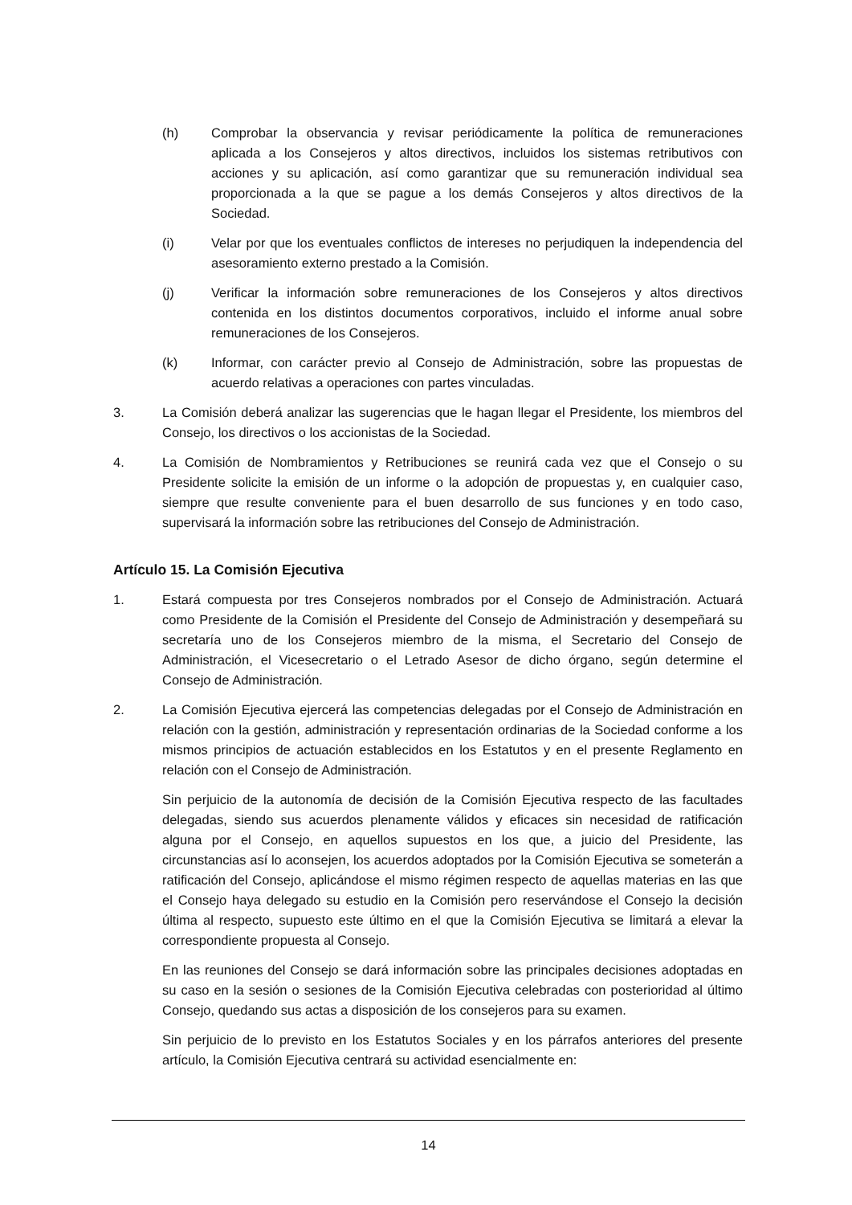(h) Comprobar la observancia y revisar periódicamente la política de remuneraciones aplicada a los Consejeros y altos directivos, incluidos los sistemas retributivos con acciones y su aplicación, así como garantizar que su remuneración individual sea proporcionada a la que se pague a los demás Consejeros y altos directivos de la Sociedad.
(i) Velar por que los eventuales conflictos de intereses no perjudiquen la independencia del asesoramiento externo prestado a la Comisión.
(j) Verificar la información sobre remuneraciones de los Consejeros y altos directivos contenida en los distintos documentos corporativos, incluido el informe anual sobre remuneraciones de los Consejeros.
(k) Informar, con carácter previo al Consejo de Administración, sobre las propuestas de acuerdo relativas a operaciones con partes vinculadas.
3. La Comisión deberá analizar las sugerencias que le hagan llegar el Presidente, los miembros del Consejo, los directivos o los accionistas de la Sociedad.
4. La Comisión de Nombramientos y Retribuciones se reunirá cada vez que el Consejo o su Presidente solicite la emisión de un informe o la adopción de propuestas y, en cualquier caso, siempre que resulte conveniente para el buen desarrollo de sus funciones y en todo caso, supervisará la información sobre las retribuciones del Consejo de Administración.
Artículo 15. La Comisión Ejecutiva
1. Estará compuesta por tres Consejeros nombrados por el Consejo de Administración. Actuará como Presidente de la Comisión el Presidente del Consejo de Administración y desempeñará su secretaría uno de los Consejeros miembro de la misma, el Secretario del Consejo de Administración, el Vicesecretario o el Letrado Asesor de dicho órgano, según determine el Consejo de Administración.
2. La Comisión Ejecutiva ejercerá las competencias delegadas por el Consejo de Administración en relación con la gestión, administración y representación ordinarias de la Sociedad conforme a los mismos principios de actuación establecidos en los Estatutos y en el presente Reglamento en relación con el Consejo de Administración.
Sin perjuicio de la autonomía de decisión de la Comisión Ejecutiva respecto de las facultades delegadas, siendo sus acuerdos plenamente válidos y eficaces sin necesidad de ratificación alguna por el Consejo, en aquellos supuestos en los que, a juicio del Presidente, las circunstancias así lo aconsejen, los acuerdos adoptados por la Comisión Ejecutiva se someterán a ratificación del Consejo, aplicándose el mismo régimen respecto de aquellas materias en las que el Consejo haya delegado su estudio en la Comisión pero reservándose el Consejo la decisión última al respecto, supuesto este último en el que la Comisión Ejecutiva se limitará a elevar la correspondiente propuesta al Consejo.
En las reuniones del Consejo se dará información sobre las principales decisiones adoptadas en su caso en la sesión o sesiones de la Comisión Ejecutiva celebradas con posterioridad al último Consejo, quedando sus actas a disposición de los consejeros para su examen.
Sin perjuicio de lo previsto en los Estatutos Sociales y en los párrafos anteriores del presente artículo, la Comisión Ejecutiva centrará su actividad esencialmente en:
14